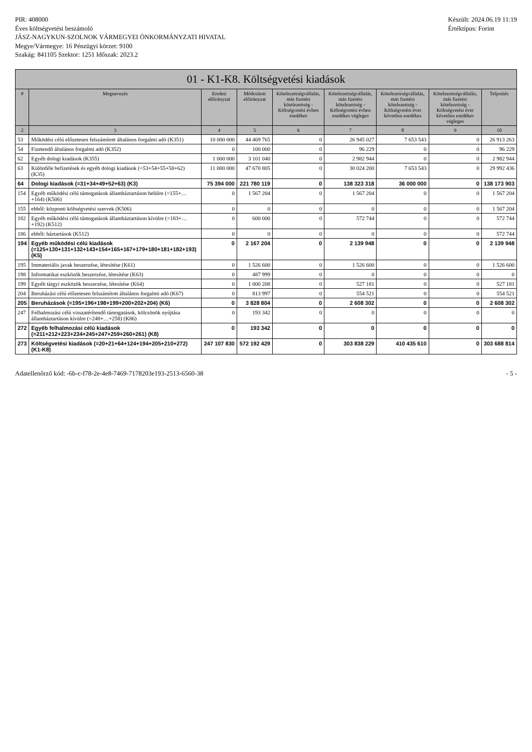PIR: 408000
Éves költségvetési beszámoló
JÁSZ-NAGYKUN-SZOLNOK VÁRMEGYEI ÖNKORMÁNYZATI HIVATAL
Megye/Vármegye: 16 Pénzügyi körzet: 9100
Szakág: 841105 Szektor: 1251 Időszak: 2023.2
Készült: 2024.06.19 11:19
Értéktípus: Forint
01 - K1-K8. Költségvetési kiadások
| # | Megnevezés | Eredeti előirányzat | Módosított előirányzat | Kötelezettségvállalás, más fizetési kötelezettség - Költségvetési évben esedékes | Kötelezettségvállalás, más fizetési kötelezettség - Költségvetési évben esedékes végleges | Kötelezettségvállalás, más fizetési kötelezettség - Költségvetési évet követően esedékes | Kötelezettségvállalás, más fizetési kötelezettség - Költségvetési évet követően esedékes végleges | Teljesítés |
| --- | --- | --- | --- | --- | --- | --- | --- | --- |
| 2 | 3 | 4 | 5 | 6 | 7 | 8 | 9 | 10 |
| 53 | Működési célú előzetesen felszámított általános forgalmi adó (K351) | 10 000 000 | 44 469 765 | 0 | 26 945 027 | 7 653 543 | 0 | 26 913 263 |
| 54 | Fizetendő általános forgalmi adó (K352) | 0 | 100 000 | 0 | 96 229 | 0 | 0 | 96 229 |
| 62 | Egyéb dologi kiadások (K355) | 1 000 000 | 3 101 040 | 0 | 2 982 944 | 0 | 0 | 2 982 944 |
| 63 | Különféle befizetések és egyéb dologi kiadások (=53+54+55+58+62) (K35) | 11 000 000 | 47 670 805 | 0 | 30 024 200 | 7 653 543 | 0 | 29 992 436 |
| 64 | Dologi kiadások (=31+34+49+52+63) (K3) | 75 394 000 | 221 780 119 | 0 | 138 323 318 | 36 000 000 | 0 | 138 173 903 |
| 154 | Egyéb működési célú támogatások államháztartáson belülre (=155+…+164) (K506) | 0 | 1 567 204 | 0 | 1 567 204 | 0 | 0 | 1 567 204 |
| 155 | ebből: központi költségvetési szervek (K506) | 0 | 0 | 0 | 0 | 0 | 0 | 1 567 204 |
| 182 | Egyéb működési célú támogatások államháztartáson kívülre (=183+…+192) (K512) | 0 | 600 000 | 0 | 572 744 | 0 | 0 | 572 744 |
| 186 | ebből: háztartások (K512) | 0 | 0 | 0 | 0 | 0 | 0 | 572 744 |
| 194 | Egyéb működési célú kiadások (=125+130+131+132+143+154+165+167+179+180+181+182+193) (K5) | 0 | 2 167 204 | 0 | 2 139 948 | 0 | 0 | 2 139 948 |
| 195 | Immateriális javak beszerzése, létesítése (K61) | 0 | 1 526 600 | 0 | 1 526 600 | 0 | 0 | 1 526 600 |
| 198 | Informatikai eszközök beszerzése, létesítése (K63) | 0 | 487 999 | 0 | 0 | 0 | 0 | 0 |
| 199 | Egyéb tárgyi eszközök beszerzése, létesítése (K64) | 0 | 1 000 208 | 0 | 527 181 | 0 | 0 | 527 181 |
| 204 | Beruházási célú előzetesen felszámított általános forgalmi adó (K67) | 0 | 813 997 | 0 | 554 521 | 0 | 0 | 554 521 |
| 205 | Beruházások (=195+196+198+199+200+202+204) (K6) | 0 | 3 828 804 | 0 | 2 608 302 | 0 | 0 | 2 608 302 |
| 247 | Felhalmozási célú visszatérítendő támogatások, kölcsönök nyújtása államháztartáson kívülre (=248+…+258) (K86) | 0 | 193 342 | 0 | 0 | 0 | 0 | 0 |
| 272 | Egyéb felhalmozási célú kiadások (=211+212+223+234+245+247+259+260+261) (K8) | 0 | 193 342 | 0 | 0 | 0 | 0 | 0 |
| 273 | Költségvetési kiadások (=20+21+64+124+194+205+210+272) (K1-K8) | 247 107 830 | 572 192 429 | 0 | 303 838 229 | 410 435 610 | 0 | 303 688 814 |
Adatellenőrző kód: -6b-c-f78-2e-4e8-7469-7178203e193-2513-6560-38
- 5 -